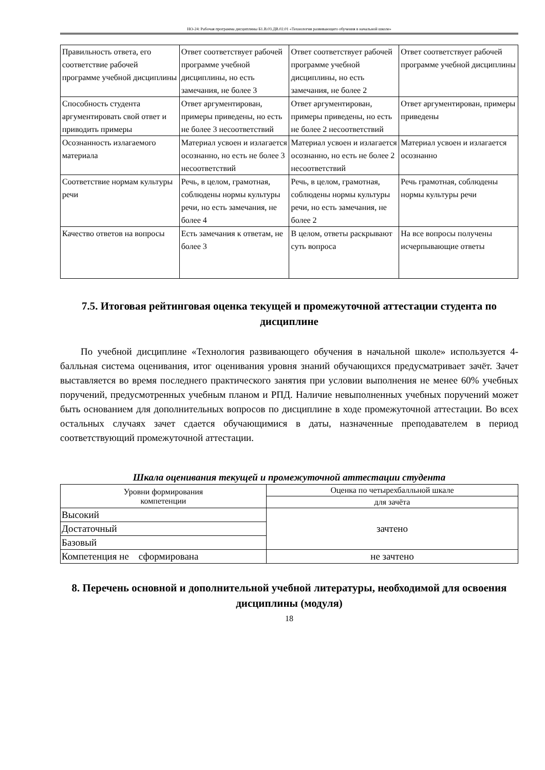НО-24: Рабочая программа дисциплины Б1.В.03.ДВ.02.01 «Технология развивающего обучения в начальной школе»
| Правильность ответа, его соответствие рабочей программе учебной дисциплины | Ответ соответствует рабочей программе учебной дисциплины, но есть замечания, не более 3 | Ответ соответствует рабочей программе учебной дисциплины, но есть замечания, не более 2 | Ответ соответствует рабочей программе учебной дисциплины |
| Способность студента аргументировать свой ответ и приводить примеры | Ответ аргументирован, примеры приведены, но есть не более 3 несоответствий | Ответ аргументирован, примеры приведены, но есть не более 2 несоответствий | Ответ аргументирован, примеры приведены |
| Осознанность излагаемого материала | Материал усвоен и излагается осознанно, но есть не более 3 несоответствий | Материал усвоен и излагается осознанно, но есть не более 2 несоответствий | Материал усвоен и излагается осознанно |
| Соответствие нормам культуры речи | Речь, в целом, грамотная, соблюдены нормы культуры речи, но есть замечания, не более 4 | Речь, в целом, грамотная, соблюдены нормы культуры речи, но есть замечания, не более 2 | Речь грамотная, соблюдены нормы культуры речи |
| Качество ответов на вопросы | Есть замечания к ответам, не более 3 | В целом, ответы раскрывают суть вопроса | На все вопросы получены исчерпывающие ответы |
7.5. Итоговая рейтинговая оценка текущей и промежуточной аттестации студента по дисциплине
По учебной дисциплине «Технология развивающего обучения в начальной школе» используется 4-балльная система оценивания, итог оценивания уровня знаний обучающихся предусматривает зачёт. Зачет выставляется во время последнего практического занятия при условии выполнения не менее 60% учебных поручений, предусмотренных учебным планом и РПД. Наличие невыполненных учебных поручений может быть основанием для дополнительных вопросов по дисциплине в ходе промежуточной аттестации. Во всех остальных случаях зачет сдается обучающимися в даты, назначенные преподавателем в период соответствующий промежуточной аттестации.
Шкала оценивания текущей и промежуточной аттестации студента
| Уровни формирования компетенции | Оценка по четырехбалльной шкале |
| | для зачёта |
| Высокий | зачтено |
| Достаточный | |
| Базовый | |
| Компетенция не сформирована | не зачтено |
8. Перечень основной и дополнительной учебной литературы, необходимой для освоения дисциплины (модуля)
18